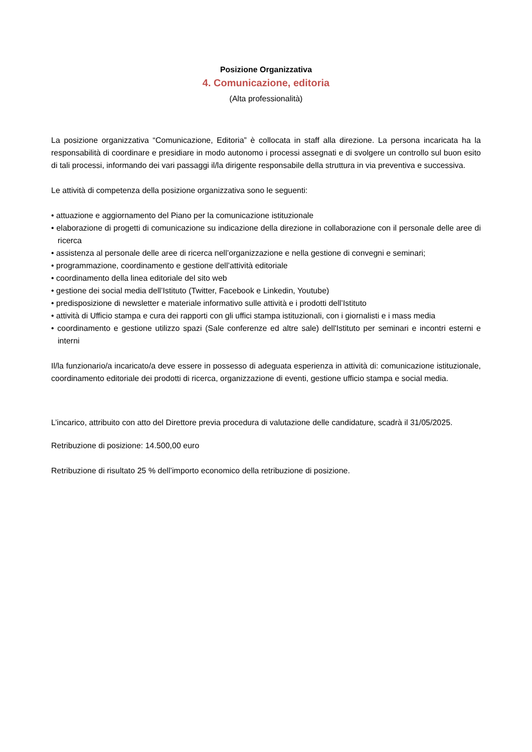Posizione Organizzativa
4. Comunicazione, editoria
(Alta professionalità)
La posizione organizzativa “Comunicazione, Editoria” è collocata in staff alla direzione. La persona incaricata ha la responsabilità di coordinare e presidiare in modo autonomo i processi assegnati e di svolgere un controllo sul buon esito di tali processi, informando dei vari passaggi il/la dirigente responsabile della struttura in via preventiva e successiva.
Le attività di competenza della posizione organizzativa sono le seguenti:
• attuazione e aggiornamento del Piano per la comunicazione istituzionale
• elaborazione di progetti di comunicazione su indicazione della direzione in collaborazione con il personale delle aree di ricerca
• assistenza al personale delle aree di ricerca nell’organizzazione e nella gestione di convegni e seminari;
• programmazione, coordinamento e gestione dell’attività editoriale
• coordinamento della linea editoriale del sito web
• gestione dei social media dell’Istituto (Twitter, Facebook e Linkedin, Youtube)
• predisposizione di newsletter e materiale informativo sulle attività e i prodotti dell’Istituto
• attività di Ufficio stampa e cura dei rapporti con gli uffici stampa istituzionali, con i giornalisti e i mass media
• coordinamento e gestione utilizzo spazi (Sale conferenze ed altre sale) dell'Istituto per seminari e incontri esterni e interni
Il/la funzionario/a incaricato/a deve essere in possesso di adeguata esperienza in attività di: comunicazione istituzionale, coordinamento editoriale dei prodotti di ricerca, organizzazione di eventi, gestione ufficio stampa e social media.
L’incarico, attribuito con atto del Direttore previa procedura di valutazione delle candidature, scadrà il 31/05/2025.
Retribuzione di posizione: 14.500,00 euro
Retribuzione di risultato 25 % dell’importo economico della retribuzione di posizione.